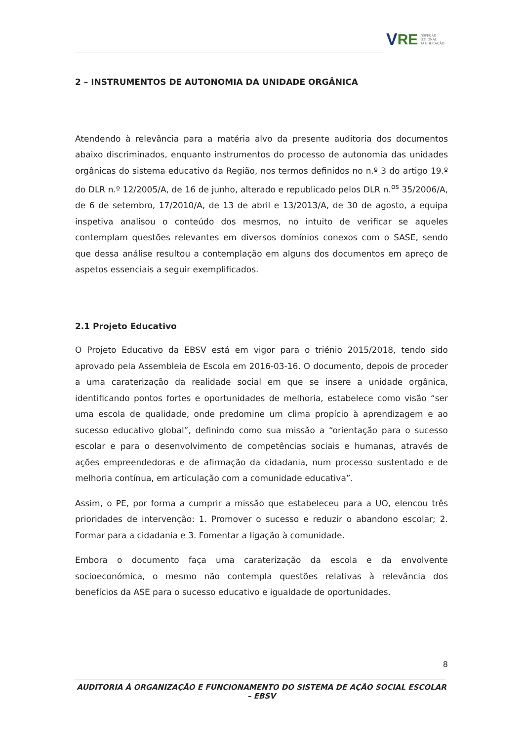V RE INSPEÇÃO
REGIONAL
DA EDUCAÇÃO
2 – INSTRUMENTOS DE AUTONOMIA DA UNIDADE ORGÂNICA
Atendendo à relevância para a matéria alvo da presente auditoria dos documentos abaixo discriminados, enquanto instrumentos do processo de autonomia das unidades orgânicas do sistema educativo da Região, nos termos definidos no n.º 3 do artigo 19.º do DLR n.º 12/2005/A, de 16 de junho, alterado e republicado pelos DLR n.<sup>os</sup> 35/2006/A, de 6 de setembro, 17/2010/A, de 13 de abril e 13/2013/A, de 30 de agosto, a equipa inspetiva analisou o conteúdo dos mesmos, no intuito de verificar se aqueles contemplam questões relevantes em diversos domínios conexos com o SASE, sendo que dessa análise resultou a contemplação em alguns dos documentos em apreço de aspetos essenciais a seguir exemplificados.
2.1 Projeto Educativo
O Projeto Educativo da EBSV está em vigor para o triénio 2015/2018, tendo sido aprovado pela Assembleia de Escola em 2016-03-16. O documento, depois de proceder a uma caraterização da realidade social em que se insere a unidade orgânica, identificando pontos fortes e oportunidades de melhoria, estabelece como visão “ser uma escola de qualidade, onde predomine um clima propício à aprendizagem e ao sucesso educativo global”, definindo como sua missão a “orientação para o sucesso escolar e para o desenvolvimento de competências sociais e humanas, através de ações empreendedoras e de afirmação da cidadania, num processo sustentado e de melhoria contínua, em articulação com a comunidade educativa”.
Assim, o PE, por forma a cumprir a missão que estabeleceu para a UO, elencou três prioridades de intervenção: 1. Promover o sucesso e reduzir o abandono escolar; 2. Formar para a cidadania e 3. Fomentar a ligação à comunidade.
Embora o documento faça uma caraterização da escola e da envolvente socioeconómica, o mesmo não contempla questões relativas à relevância dos benefícios da ASE para o sucesso educativo e igualdade de oportunidades.
8
AUDITORIA À ORGANIZAÇÃO E FUNCIONAMENTO DO SISTEMA DE AÇÃO SOCIAL ESCOLAR – EBSV